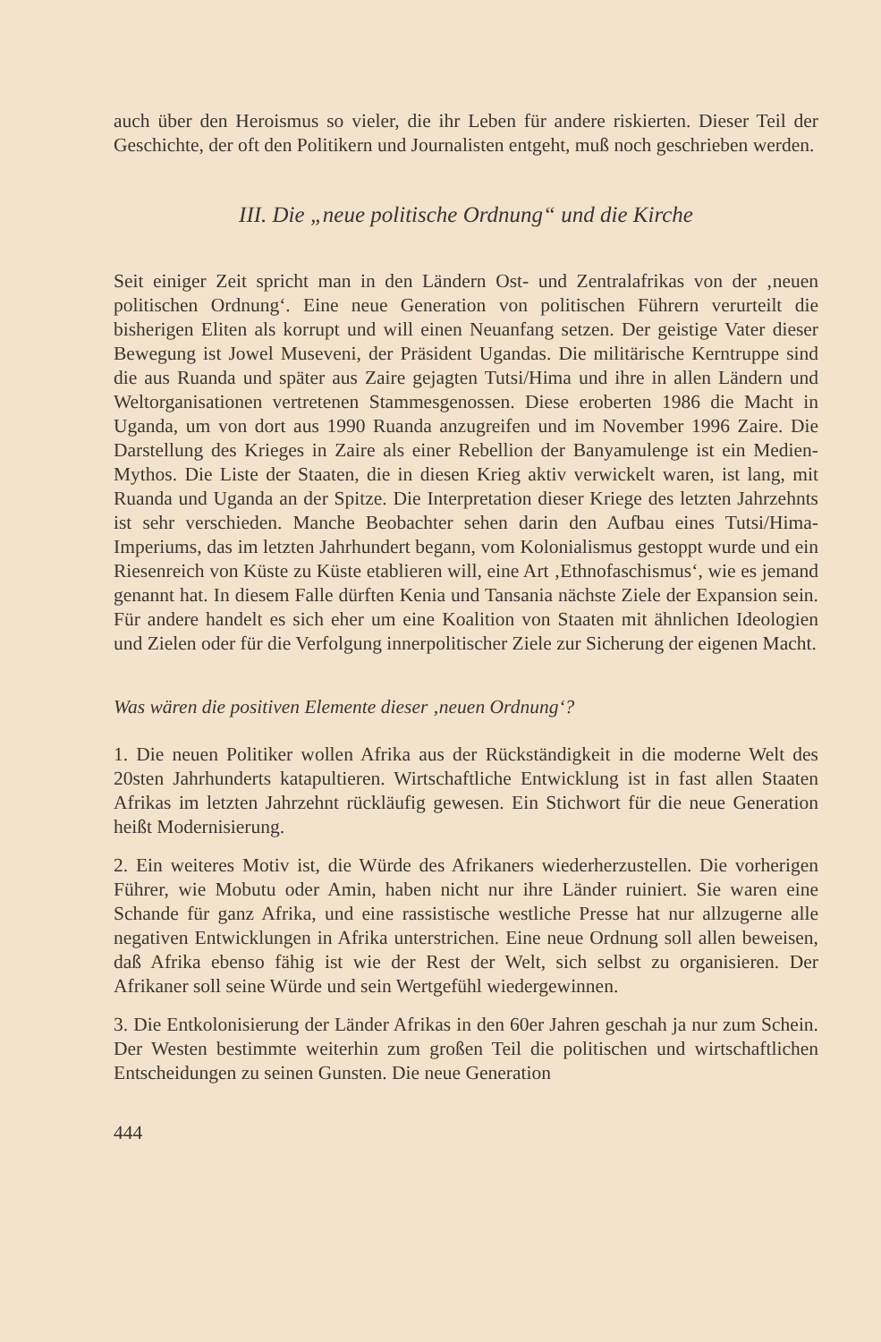auch über den Heroismus so vieler, die ihr Leben für andere riskierten. Dieser Teil der Geschichte, der oft den Politikern und Journalisten entgeht, muß noch geschrieben werden.
III. Die „neue politische Ordnung“ und die Kirche
Seit einiger Zeit spricht man in den Ländern Ost- und Zentralafrikas von der ‚neuen politischen Ordnung‘. Eine neue Generation von politischen Führern verurteilt die bisherigen Eliten als korrupt und will einen Neuanfang setzen. Der geistige Vater dieser Bewegung ist Jowel Museveni, der Präsident Ugandas. Die militärische Kerntruppe sind die aus Ruanda und später aus Zaire gejagten Tutsi/Hima und ihre in allen Ländern und Weltorganisationen vertretenen Stammesgenossen. Diese eroberten 1986 die Macht in Uganda, um von dort aus 1990 Ruanda anzugreifen und im November 1996 Zaire. Die Darstellung des Krieges in Zaire als einer Rebellion der Banyamulenge ist ein Medien-Mythos. Die Liste der Staaten, die in diesen Krieg aktiv verwickelt waren, ist lang, mit Ruanda und Uganda an der Spitze. Die Interpretation dieser Kriege des letzten Jahrzehnts ist sehr verschieden. Manche Beobachter sehen darin den Aufbau eines Tutsi/Hima-Imperiums, das im letzten Jahrhundert begann, vom Kolonialismus gestoppt wurde und ein Riesenreich von Küste zu Küste etablieren will, eine Art ‚Ethnofaschismus‘, wie es jemand genannt hat. In diesem Falle dürften Kenia und Tansania nächste Ziele der Expansion sein. Für andere handelt es sich eher um eine Koalition von Staaten mit ähnlichen Ideologien und Zielen oder für die Verfolgung innerpolitischer Ziele zur Sicherung der eigenen Macht.
Was wären die positiven Elemente dieser ‚neuen Ordnung‘?
1. Die neuen Politiker wollen Afrika aus der Rückständigkeit in die moderne Welt des 20sten Jahrhunderts katapultieren. Wirtschaftliche Entwicklung ist in fast allen Staaten Afrikas im letzten Jahrzehnt rückläufig gewesen. Ein Stichwort für die neue Generation heißt Modernisierung.
2. Ein weiteres Motiv ist, die Würde des Afrikaners wiederherzustellen. Die vorherigen Führer, wie Mobutu oder Amin, haben nicht nur ihre Länder ruiniert. Sie waren eine Schande für ganz Afrika, und eine rassistische westliche Presse hat nur allzugerne alle negativen Entwicklungen in Afrika unterstrichen. Eine neue Ordnung soll allen beweisen, daß Afrika ebenso fähig ist wie der Rest der Welt, sich selbst zu organisieren. Der Afrikaner soll seine Würde und sein Wertgefühl wiedergewinnen.
3. Die Entkolonisierung der Länder Afrikas in den 60er Jahren geschah ja nur zum Schein. Der Westen bestimmte weiterhin zum großen Teil die politischen und wirtschaftlichen Entscheidungen zu seinen Gunsten. Die neue Generation
444